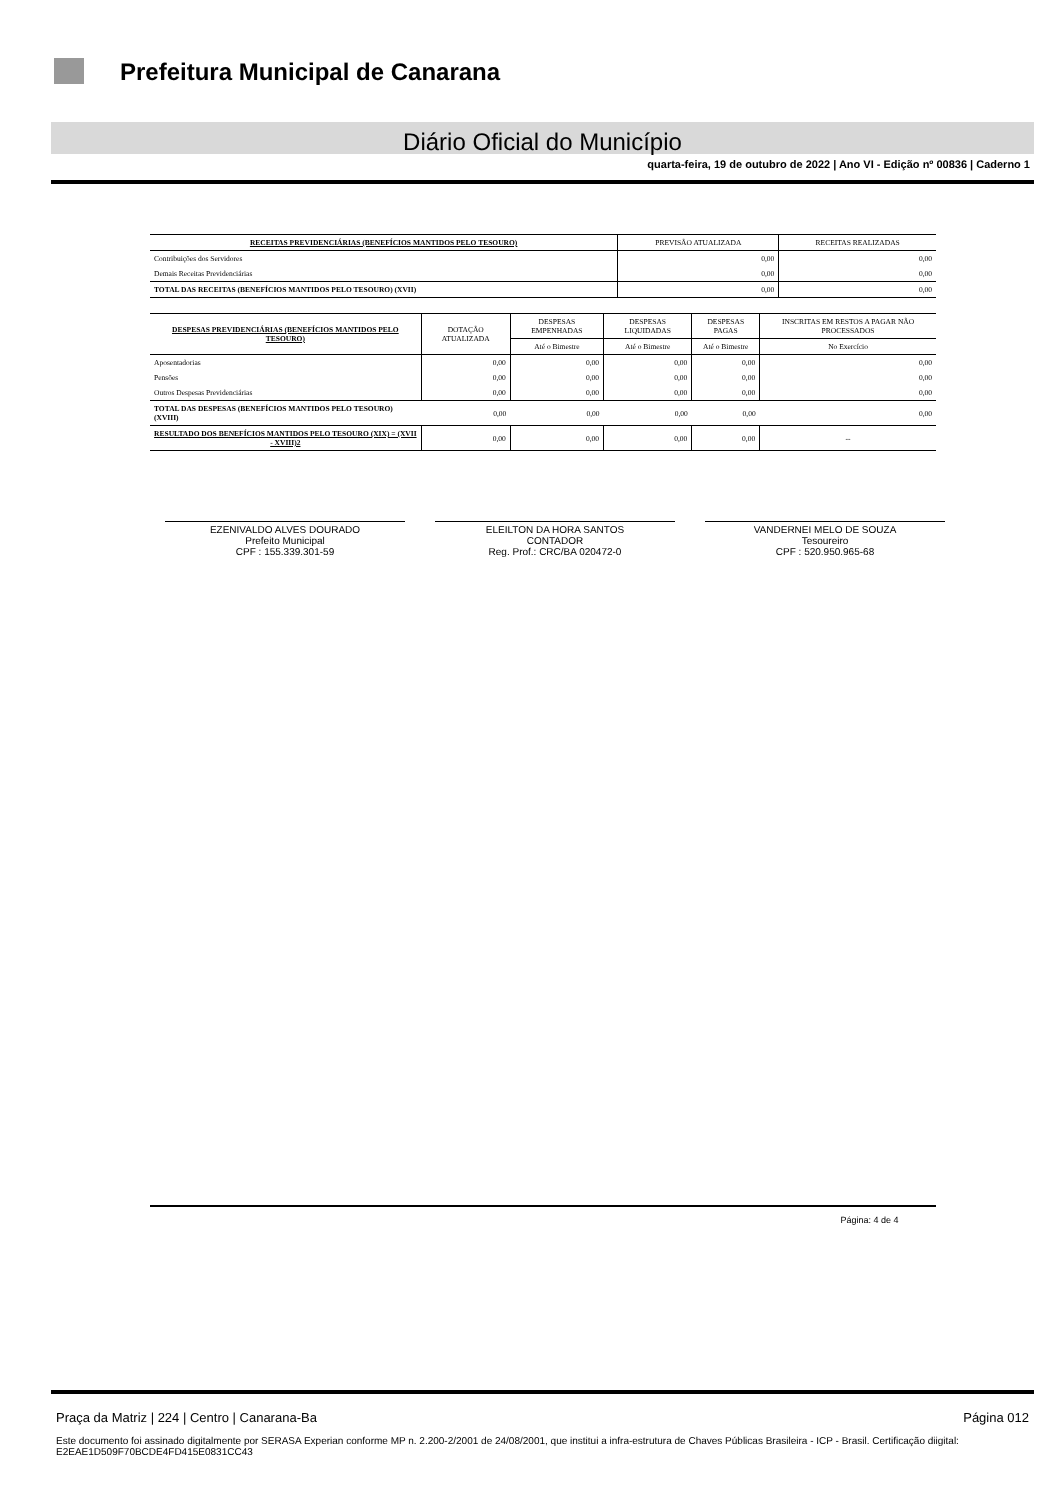Prefeitura Municipal de Canarana
Diário Oficial do Município
quarta-feira, 19 de outubro de 2022 | Ano VI - Edição nº 00836 | Caderno 1
| RECEITAS PREVIDENCIÁRIAS (BENEFÍCIOS MANTIDOS PELO TESOURO) | PREVISÃO ATUALIZADA | RECEITAS REALIZADAS |
| --- | --- | --- |
| Contribuições dos Servidores | 0,00 | 0,00 |
| Demais Receitas Previdenciárias | 0,00 | 0,00 |
| TOTAL DAS RECEITAS (BENEFÍCIOS MANTIDOS PELO TESOURO) (XVII) | 0,00 | 0,00 |
| DESPESAS PREVIDENCIÁRIAS (BENEFÍCIOS MANTIDOS PELO TESOURO) | DOTAÇÃO ATUALIZADA | DESPESAS EMPENHADAS | DESPESAS LIQUIDADAS | DESPESAS PAGAS | INSCRITAS EM RESTOS A PAGAR NÃO PROCESSADOS |
| --- | --- | --- | --- | --- | --- |
| | | Até o Bimestre | Até o Bimestre | Até o Bimestre | No Exercício |
| Aposentadorias | 0,00 | 0,00 | 0,00 | 0,00 | 0,00 |
| Pensões | 0,00 | 0,00 | 0,00 | 0,00 | 0,00 |
| Outros Despesas Previdenciárias | 0,00 | 0,00 | 0,00 | 0,00 | 0,00 |
| TOTAL DAS DESPESAS (BENEFÍCIOS MANTIDOS PELO TESOURO) (XVIII) | 0,00 | 0,00 | 0,00 | 0,00 | 0,00 |
| RESULTADO DOS BENEFÍCIOS MANTIDOS PELO TESOURO (XIX) = (XVII - XVIII)2 | 0,00 | 0,00 | 0,00 | 0,00 | -- |
EZENIVALDO ALVES DOURADO
Prefeito Municipal
CPF : 155.339.301-59
ELEILTON DA HORA SANTOS
CONTADOR
Reg. Prof.: CRC/BA 020472-0
VANDERNEI MELO DE SOUZA
Tesoureiro
CPF : 520.950.965-68
Página: 4 de 4
Praça da Matriz | 224 | Centro | Canarana-Ba Página 012
Este documento foi assinado digitalmente por SERASA Experian conforme MP n. 2.200-2/2001 de 24/08/2001, que institui a infra-estrutura de Chaves Públicas Brasileira - ICP - Brasil. Certificação diigital: E2EAE1D509F70BCDE4FD415E0831CC43